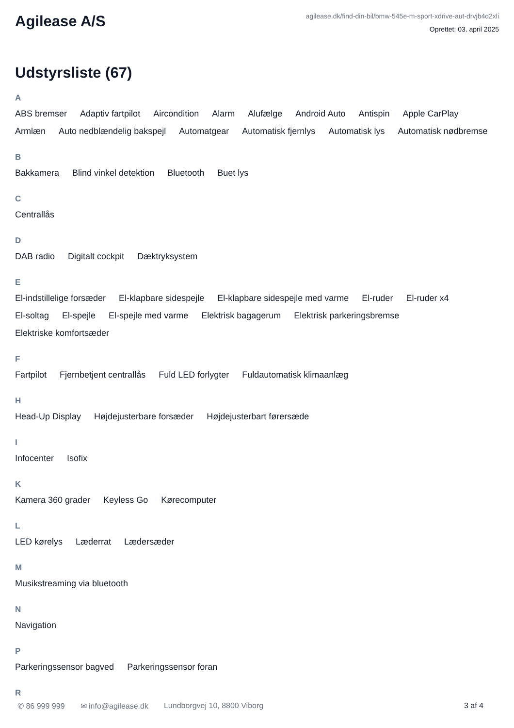Agilease A/S
agilease.dk/find-din-bil/bmw-545e-m-sport-xdrive-aut-drvjb4d2xli
Oprettet: 03. april 2025
Udstyrsliste (67)
A
ABS bremser Adaptiv fartpilot Aircondition Alarm Alufælge Android Auto Antispin Apple CarPlay Armlæn Auto nedblændelig bakspejl Automatgear Automatisk fjernlys Automatisk lys Automatisk nødbremse
B
Bakkamera Blind vinkel detektion Bluetooth Buet lys
C
Centrallås
D
DAB radio Digitalt cockpit Dæktryksystem
E
El-indstillelige forsæder El-klapbare sidespejle El-klapbare sidespejle med varme El-ruder El-ruder x4 El-soltag El-spejle El-spejle med varme Elektrisk bagagerum Elektrisk parkeringsbremse Elektriske komfortsæder
F
Fartpilot Fjernbetjent centrallås Fuld LED forlygter Fuldautomatisk klimaanlæg
H
Head-Up Display Højdejusterbare forsæder Højdejusterbart førersæde
I
Infocenter Isofix
K
Kamera 360 grader Keyless Go Kørecomputer
L
LED kørelys Læderrat Lædersæder
M
Musikstreaming via bluetooth
N
Navigation
P
Parkeringssensor bagved Parkeringssensor foran
R
✆ 86 999 999 ✉ info@agilease.dk Lundborgvej 10, 8800 Viborg 3 af 4